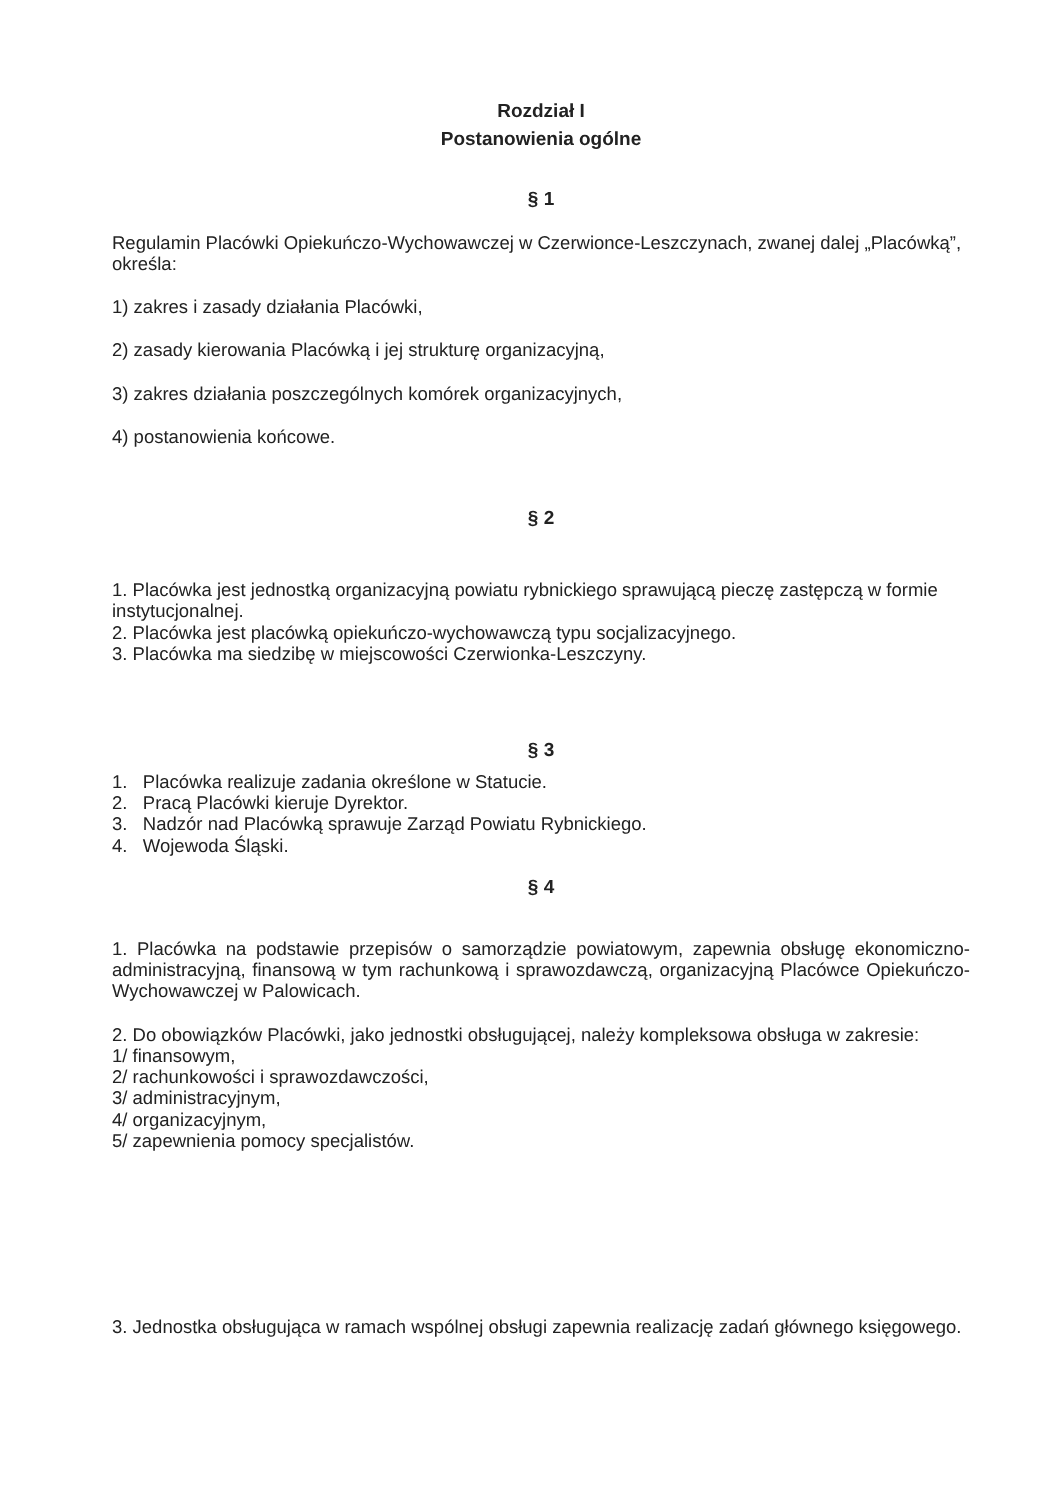Rozdział I
Postanowienia ogólne
§ 1
Regulamin Placówki Opiekuńczo-Wychowawczej w Czerwionce-Leszczynach, zwanej dalej „Placówką”, określa:
1) zakres i zasady działania Placówki,
2) zasady kierowania Placówką i jej strukturę organizacyjną,
3) zakres działania poszczególnych komórek organizacyjnych,
4) postanowienia końcowe.
§ 2
1. Placówka jest jednostką organizacyjną powiatu rybnickiego sprawującą pieczę zastępczą w formie instytucjonalnej.
2. Placówka jest placówką opiekuńczo-wychowawczą typu socjalizacyjnego.
3. Placówka ma siedzibę w miejscowości Czerwionka-Leszczyny.
§ 3
1. Placówka realizuje zadania określone w Statucie.
2. Pracą Placówki kieruje Dyrektor.
3. Nadzór nad Placówką sprawuje Zarząd Powiatu Rybnickiego.
4. Wojewoda Śląski.
§ 4
1. Placówka na podstawie przepisów o samorządzie powiatowym, zapewnia obsługę ekonomiczno-administracyjną, finansową w tym rachunkową i sprawozdawczą, organizacyjną Placówce Opiekuńczo-Wychowawczej w Palowicach.
2. Do obowiązków Placówki, jako jednostki obsługującej, należy kompleksowa obsługa w zakresie:
1/ finansowym,
2/ rachunkowości i sprawozdawczości,
3/ administracyjnym,
4/ organizacyjnym,
5/ zapewnienia pomocy specjalistów.
3. Jednostka obsługująca w ramach wspólnej obsługi zapewnia realizację zadań głównego księgowego.